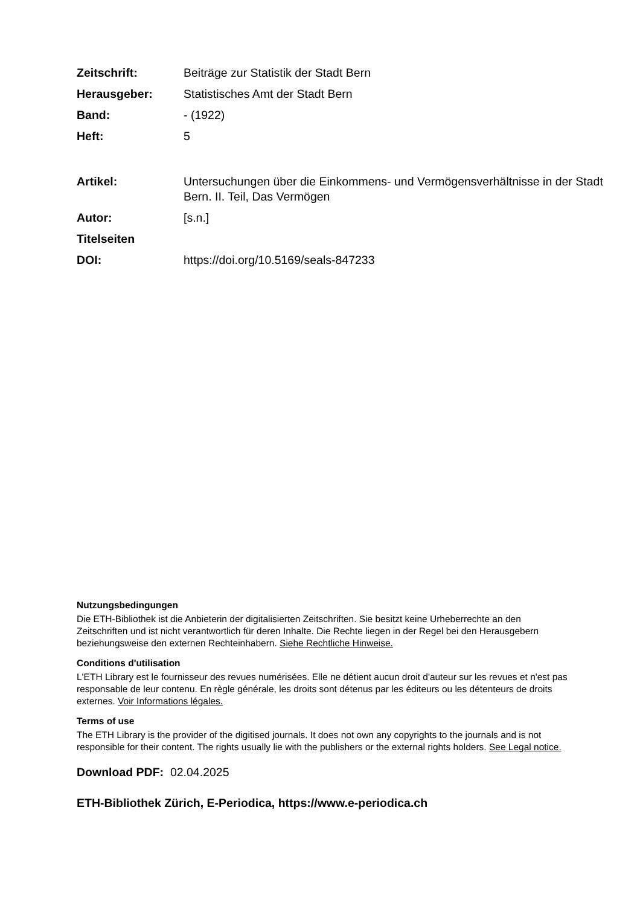Zeitschrift: Beiträge zur Statistik der Stadt Bern
Herausgeber: Statistisches Amt der Stadt Bern
Band: - (1922)
Heft: 5
Artikel: Untersuchungen über die Einkommens- und Vermögensverhältnisse in der Stadt Bern. II. Teil, Das Vermögen
Autor: [s.n.]
Titelseiten
DOI: https://doi.org/10.5169/seals-847233
Nutzungsbedingungen
Die ETH-Bibliothek ist die Anbieterin der digitalisierten Zeitschriften. Sie besitzt keine Urheberrechte an den Zeitschriften und ist nicht verantwortlich für deren Inhalte. Die Rechte liegen in der Regel bei den Herausgebern beziehungsweise den externen Rechteinhabern. Siehe Rechtliche Hinweise.
Conditions d'utilisation
L'ETH Library est le fournisseur des revues numérisées. Elle ne détient aucun droit d'auteur sur les revues et n'est pas responsable de leur contenu. En règle générale, les droits sont détenus par les éditeurs ou les détenteurs de droits externes. Voir Informations légales.
Terms of use
The ETH Library is the provider of the digitised journals. It does not own any copyrights to the journals and is not responsible for their content. The rights usually lie with the publishers or the external rights holders. See Legal notice.
Download PDF: 02.04.2025
ETH-Bibliothek Zürich, E-Periodica, https://www.e-periodica.ch